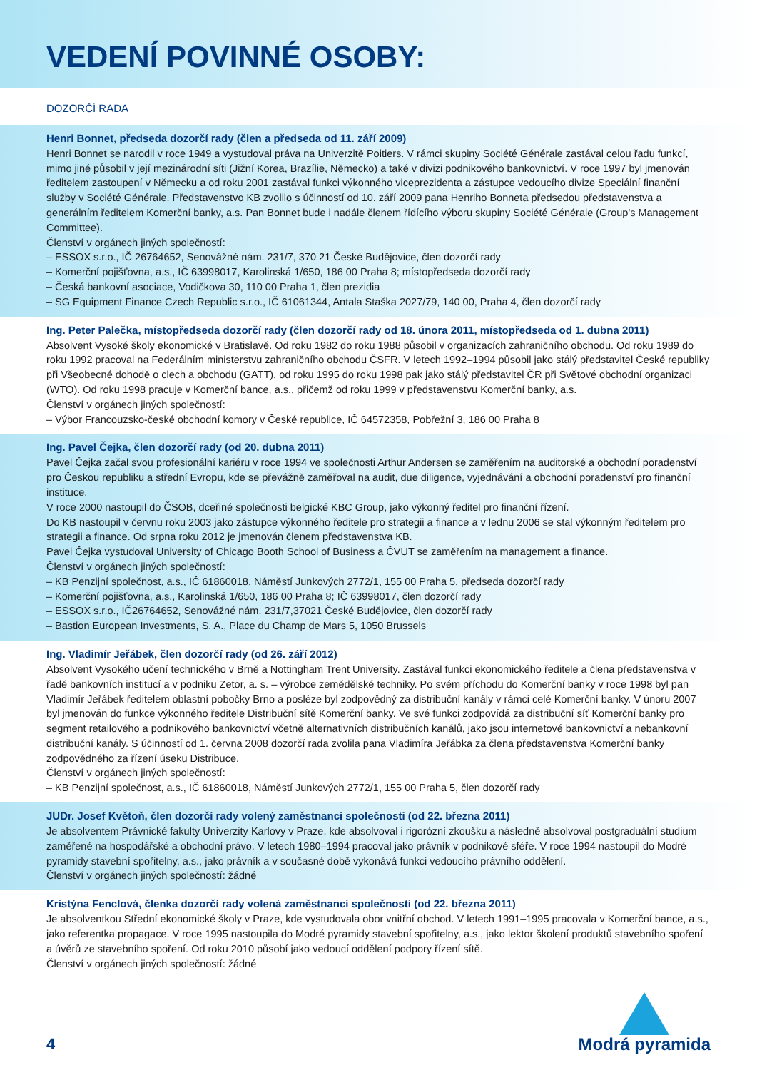VEDENÍ POVINNÉ OSOBY:
DOZORČÍ RADA
Henri Bonnet, předseda dozorčí rady (člen a předseda od 11. září 2009)
Henri Bonnet se narodil v roce 1949 a vystudoval práva na Univerzitě Poitiers. V rámci skupiny Société Générale zastával celou řadu funkcí, mimo jiné působil v její mezinárodní síti (Jižní Korea, Brazílie, Německo) a také v divizi podnikového bankovnictví. V roce 1997 byl jmenován ředitelem zastoupení v Německu a od roku 2001 zastával funkci výkonného viceprezidenta a zástupce vedoucího divize Speciální finanční služby v Société Générale. Představenstvo KB zvolilo s účinností od 10. září 2009 pana Henriho Bonneta předsedou představenstva a generálním ředitelem Komerční banky, a.s. Pan Bonnet bude i nadále členem řídícího výboru skupiny Société Générale (Group's Management Committee).
Členství v orgánech jiných společností:
– ESSOX s.r.o., IČ 26764652, Senovážné nám. 231/7, 370 21 České Budějovice, člen dozorčí rady
– Komerční pojišťovna, a.s., IČ 63998017, Karolinská 1/650, 186 00 Praha 8; místopředseda dozorčí rady
– Česká bankovní asociace, Vodičkova 30, 110 00 Praha 1, člen prezidia
– SG Equipment Finance Czech Republic s.r.o., IČ 61061344, Antala Staška 2027/79, 140 00, Praha 4, člen dozorčí rady
Ing. Peter Palečka, místopředseda dozorčí rady (člen dozorčí rady od 18. února 2011, místopředseda od 1. dubna 2011)
Absolvent Vysoké školy ekonomické v Bratislavě. Od roku 1982 do roku 1988 působil v organizacích zahraničního obchodu. Od roku 1989 do roku 1992 pracoval na Federálním ministerstvu zahraničního obchodu ČSFR. V letech 1992–1994 působil jako stálý představitel České republiky při Všeobecné dohodě o clech a obchodu (GATT), od roku 1995 do roku 1998 pak jako stálý představitel ČR při Světové obchodní organizaci (WTO). Od roku 1998 pracuje v Komerční bance, a.s., přičemž od roku 1999 v představenstvu Komerční banky, a.s.
Členství v orgánech jiných společností:
– Výbor Francouzsko-české obchodní komory v České republice, IČ 64572358, Pobřežní 3, 186 00 Praha 8
Ing. Pavel Čejka, člen dozorčí rady (od 20. dubna 2011)
Pavel Čejka začal svou profesionální kariéru v roce 1994 ve společnosti Arthur Andersen se zaměřením na auditorské a obchodní poradenství pro Českou republiku a střední Evropu, kde se převážně zaměřoval na audit, due diligence, vyjednávání a obchodní poradenství pro finanční instituce.
V roce 2000 nastoupil do ČSOB, dceřiné společnosti belgické KBC Group, jako výkonný ředitel pro finanční řízení.
Do KB nastoupil v červnu roku 2003 jako zástupce výkonného ředitele pro strategii a finance a v lednu 2006 se stal výkonným ředitelem pro strategii a finance. Od srpna roku 2012 je jmenován členem představenstva KB.
Pavel Čejka vystudoval University of Chicago Booth School of Business a ČVUT se zaměřením na management a finance.
Členství v orgánech jiných společností:
– KB Penzijní společnost, a.s., IČ 61860018, Náměstí Junkových 2772/1, 155 00 Praha 5, předseda dozorčí rady
– Komerční pojišťovna, a.s., Karolinská 1/650, 186 00 Praha 8; IČ 63998017, člen dozorčí rady
– ESSOX s.r.o., IČ26764652, Senovážné nám. 231/7,37021 České Budějovice, člen dozorčí rady
– Bastion European Investments, S. A., Place du Champ de Mars 5, 1050 Brussels
Ing. Vladimír Jeřábek, člen dozorčí rady (od 26. září 2012)
Absolvent Vysokého učení technického v Brně a Nottingham Trent University. Zastával funkci ekonomického ředitele a člena představenstva v řadě bankovních institucí a v podniku Zetor, a. s. – výrobce zemědělské techniky. Po svém příchodu do Komerční banky v roce 1998 byl pan Vladimír Jeřábek ředitelem oblastní pobočky Brno a posléze byl zodpovědný za distribuční kanály v rámci celé Komerční banky. V únoru 2007 byl jmenován do funkce výkonného ředitele Distribuční sítě Komerční banky. Ve své funkci zodpovídá za distribuční síť Komerční banky pro segment retailového a podnikového bankovnictví včetně alternativních distribučních kanálů, jako jsou internetové bankovnictví a nebankovní distribuční kanály. S účinností od 1. června 2008 dozorčí rada zvolila pana Vladimíra Jeřábka za člena představenstva Komerční banky zodpovědného za řízení úseku Distribuce.
Členství v orgánech jiných společností:
– KB Penzijní společnost, a.s., IČ 61860018, Náměstí Junkových 2772/1, 155 00 Praha 5, člen dozorčí rady
JUDr. Josef Květoň, člen dozorčí rady volený zaměstnanci společnosti (od 22. března 2011)
Je absolventem Právnické fakulty Univerzity Karlovy v Praze, kde absolvoval i rigorózní zkoušku a následně absolvoval postgraduální studium zaměřené na hospodářské a obchodní právo. V letech 1980–1994 pracoval jako právník v podnikové sféře. V roce 1994 nastoupil do Modré pyramidy stavební spořitelny, a.s., jako právník a v současné době vykonává funkci vedoucího právního oddělení.
Členství v orgánech jiných společností: žádné
Kristýna Fenclová, členka dozorčí rady volená zaměstnanci společnosti (od 22. března 2011)
Je absolventkou Střední ekonomické školy v Praze, kde vystudovala obor vnitřní obchod. V letech 1991–1995 pracovala v Komerční bance, a.s., jako referentka propagace. V roce 1995 nastoupila do Modré pyramidy stavební spořitelny, a.s., jako lektor školení produktů stavebního spoření a úvěrů ze stavebního spoření. Od roku 2010 působí jako vedoucí oddělení podpory řízení sítě.
Členství v orgánech jiných společností: žádné
4
Modrá pyramida